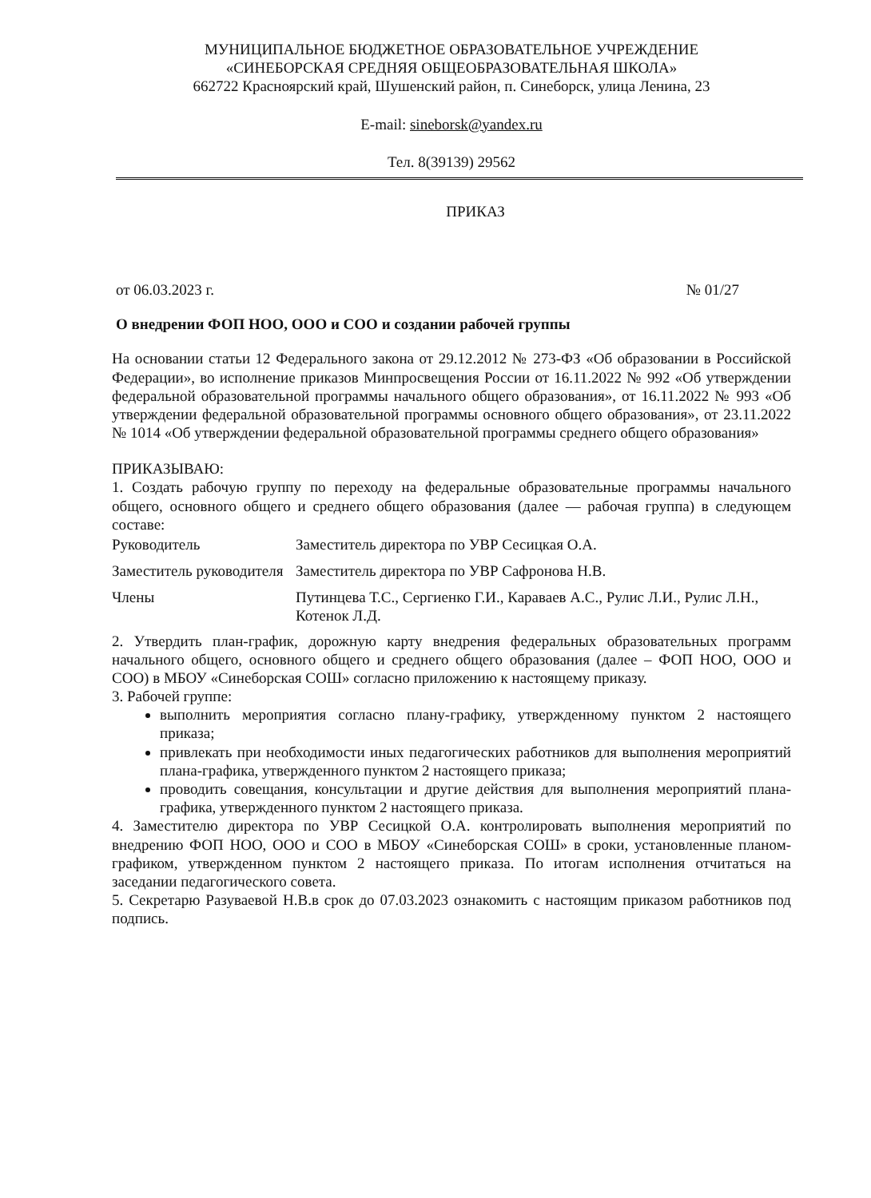МУНИЦИПАЛЬНОЕ БЮДЖЕТНОЕ ОБРАЗОВАТЕЛЬНОЕ УЧРЕЖДЕНИЕ
«СИНЕБОРСКАЯ СРЕДНЯЯ ОБЩЕОБРАЗОВАТЕЛЬНАЯ ШКОЛА»
662722 Красноярский край, Шушенский район, п. Синеборск, улица Ленина, 23
E-mail: sineborsk@yandex.ru
Тел. 8(39139) 29562
ПРИКАЗ
от 06.03.2023 г. № 01/27
О внедрении ФОП НОО, ООО и СОО и создании рабочей группы
На основании статьи 12 Федерального закона от 29.12.2012 № 273-ФЗ «Об образовании в Российской Федерации», во исполнение приказов Минпросвещения России от 16.11.2022 № 992 «Об утверждении федеральной образовательной программы начального общего образования», от 16.11.2022 № 993 «Об утверждении федеральной образовательной программы основного общего образования», от 23.11.2022 № 1014 «Об утверждении федеральной образовательной программы среднего общего образования»
ПРИКАЗЫВАЮ:
1. Создать рабочую группу по переходу на федеральные образовательные программы начального общего, основного общего и среднего общего образования (далее — рабочая группа) в следующем составе:
| Руководитель | Заместитель директора по УВР Сесицкая О.А. |
| Заместитель руководителя | Заместитель директора по УВР Сафронова Н.В. |
| Члены | Путинцева Т.С., Сергиенко Г.И., Караваев А.С., Рулис Л.И., Рулис Л.Н., Котенок Л.Д. |
2. Утвердить план-график, дорожную карту внедрения федеральных образовательных программ начального общего, основного общего и среднего общего образования (далее – ФОП НОО, ООО и СОО) в МБОУ «Синеборская СОШ» согласно приложению к настоящему приказу.
3. Рабочей группе:
выполнить мероприятия согласно плану-графику, утвержденному пунктом 2 настоящего приказа;
привлекать при необходимости иных педагогических работников для выполнения мероприятий плана-графика, утвержденного пунктом 2 настоящего приказа;
проводить совещания, консультации и другие действия для выполнения мероприятий плана-графика, утвержденного пунктом 2 настоящего приказа.
4. Заместителю директора по УВР Сесицкой О.А. контролировать выполнения мероприятий по внедрению ФОП НОО, ООО и СОО в МБОУ «Синеборская СОШ» в сроки, установленные планом-графиком, утвержденном пунктом 2 настоящего приказа. По итогам исполнения отчитаться на заседании педагогического совета.
5. Секретарю Разуваевой Н.В.в срок до 07.03.2023 ознакомить с настоящим приказом работников под подпись.